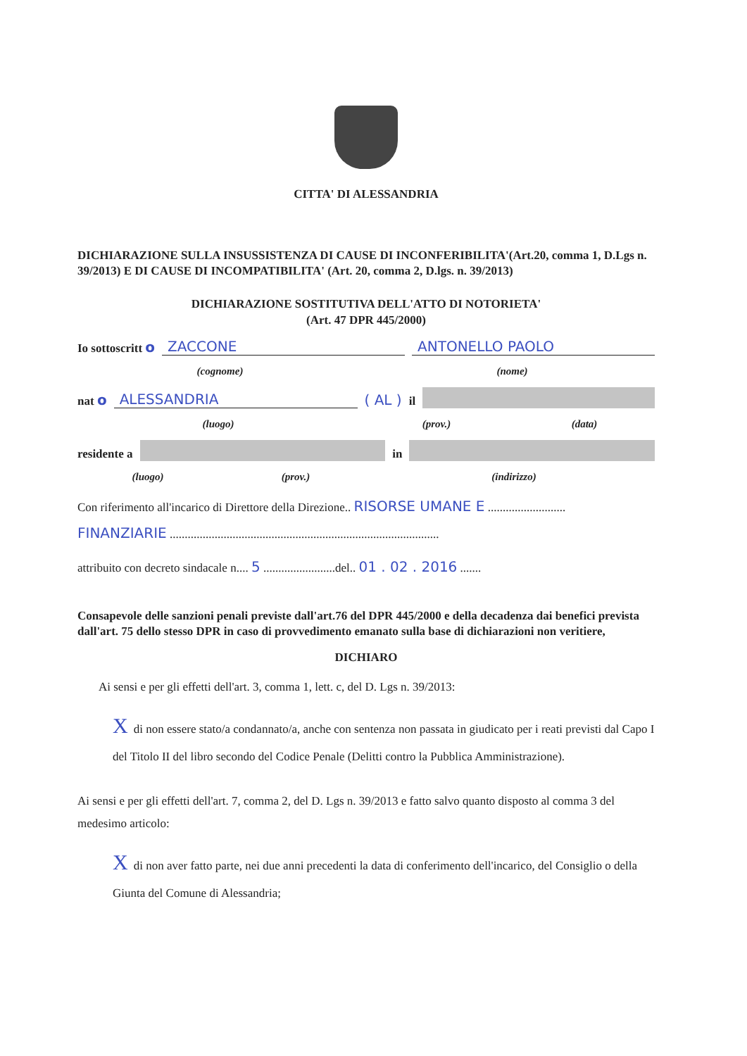CITTA' DI ALESSANDRIA
DICHIARAZIONE SULLA INSUSSISTENZA DI CAUSE DI INCONFERIBILITA'(Art.20, comma 1, D.Lgs n. 39/2013) E DI CAUSE DI INCOMPATIBILITA' (Art. 20, comma 2, D.lgs. n. 39/2013)
DICHIARAZIONE SOSTITUTIVA DELL'ATTO DI NOTORIETA'
(Art. 47 DPR 445/2000)
Io sottoscritt o ZACCONE ANTONELLO PAOLO
(cognome) (nome)
nat o ALESSANDRIA ( AL ) il
(luogo) (prov.) (data)
residente a in
(luogo) (prov.) (indirizzo)
Con riferimento all'incarico di Direttore della Direzione.. RISORSE UMANE E ..........................
FINANZIARIE ..........................................................................................
attribuito con decreto sindacale n.... 5 ........................del.. 01 . 02 . 2016 .......
Consapevole delle sanzioni penali previste dall'art.76 del DPR 445/2000 e della decadenza dai benefici prevista dall'art. 75 dello stesso DPR in caso di provvedimento emanato sulla base di dichiarazioni non veritiere,
DICHIARO
Ai sensi e per gli effetti dell'art. 3, comma 1, lett. c, del D. Lgs n. 39/2013:
Xdi non essere stato/a condannato/a, anche con sentenza non passata in giudicato per i reati previsti dal Capo I del Titolo II del libro secondo del Codice Penale (Delitti contro la Pubblica Amministrazione).
Ai sensi e per gli effetti dell'art. 7, comma 2, del D. Lgs n. 39/2013 e fatto salvo quanto disposto al comma 3 del medesimo articolo:
Xdi non aver fatto parte, nei due anni precedenti la data di conferimento dell'incarico, del Consiglio o della Giunta del Comune di Alessandria;